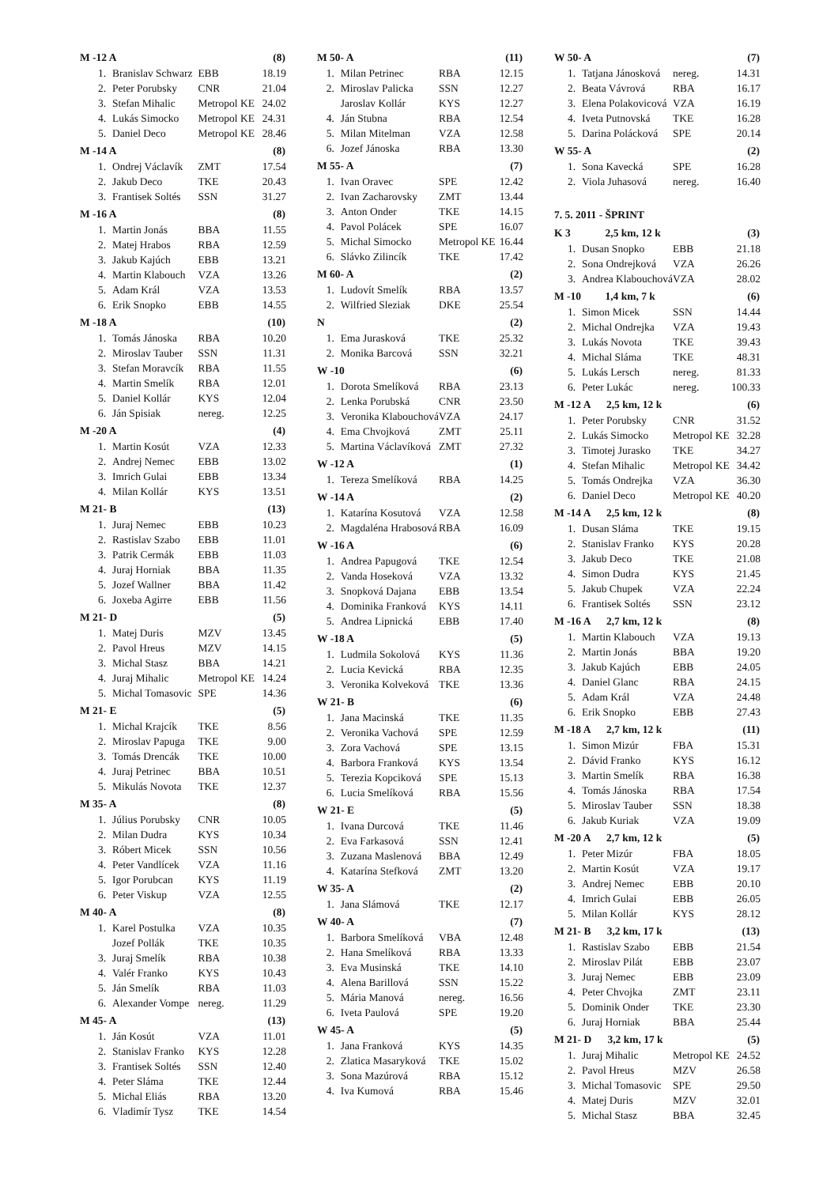| M -12 A | | | (8) |
| --- | --- | --- | --- |
| 1. | Branislav Schwarz | EBB | 18.19 |
| 2. | Peter Porubsky | CNR | 21.04 |
| 3. | Stefan Mihalic | Metropol KE | 24.02 |
| 4. | Lukás Simocko | Metropol KE | 24.31 |
| 5. | Daniel Deco | Metropol KE | 28.46 |
| M -14 A | | | (8) |
| 1. | Ondrej Václavík | ZMT | 17.54 |
| 2. | Jakub Deco | TKE | 20.43 |
| 3. | Frantisek Soltés | SSN | 31.27 |
| M -16 A | | | (8) |
| 1. | Martin Jonás | BBA | 11.55 |
| 2. | Matej Hrabos | RBA | 12.59 |
| 3. | Jakub Kajúch | EBB | 13.21 |
| 4. | Martin Klabouch | VZA | 13.26 |
| 5. | Adam Král | VZA | 13.53 |
| 6. | Erik Snopko | EBB | 14.55 |
| M -18 A | | | (10) |
| 1. | Tomás Jánoska | RBA | 10.20 |
| 2. | Miroslav Tauber | SSN | 11.31 |
| 3. | Stefan Moravcík | RBA | 11.55 |
| 4. | Martin Smelík | RBA | 12.01 |
| 5. | Daniel Kollár | KYS | 12.04 |
| 6. | Ján Spisiak | nereg. | 12.25 |
| M -20 A | | | (4) |
| 1. | Martin Kosút | VZA | 12.33 |
| 2. | Andrej Nemec | EBB | 13.02 |
| 3. | Imrich Gulai | EBB | 13.34 |
| 4. | Milan Kollár | KYS | 13.51 |
| M 21- B | | | (13) |
| 1. | Juraj Nemec | EBB | 10.23 |
| 2. | Rastislav Szabo | EBB | 11.01 |
| 3. | Patrik Cermák | EBB | 11.03 |
| 4. | Juraj Horniak | BBA | 11.35 |
| 5. | Jozef Wallner | BBA | 11.42 |
| 6. | Joxeba Agirre | EBB | 11.56 |
| M 21- D | | | (5) |
| 1. | Matej Duris | MZV | 13.45 |
| 2. | Pavol Hreus | MZV | 14.15 |
| 3. | Michal Stasz | BBA | 14.21 |
| 4. | Juraj Mihalic | Metropol KE | 14.24 |
| 5. | Michal Tomasovic | SPE | 14.36 |
| M 21- E | | | (5) |
| 1. | Michal Krajcík | TKE | 8.56 |
| 2. | Miroslav Papuga | TKE | 9.00 |
| 3. | Tomás Drencák | TKE | 10.00 |
| 4. | Juraj Petrinec | BBA | 10.51 |
| 5. | Mikulás Novota | TKE | 12.37 |
| M 35- A | | | (8) |
| 1. | Július Porubsky | CNR | 10.05 |
| 2. | Milan Dudra | KYS | 10.34 |
| 3. | Róbert Micek | SSN | 10.56 |
| 4. | Peter Vandlícek | VZA | 11.16 |
| 5. | Igor Porubcan | KYS | 11.19 |
| 6. | Peter Viskup | VZA | 12.55 |
| M 40- A | | | (8) |
| 1. | Karel Postulka | VZA | 10.35 |
| | Jozef Pollák | TKE | 10.35 |
| 3. | Juraj Smelík | RBA | 10.38 |
| 4. | Valér Franko | KYS | 10.43 |
| 5. | Ján Smelík | RBA | 11.03 |
| 6. | Alexander Vompe | nereg. | 11.29 |
| M 45- A | | | (13) |
| 1. | Ján Kosút | VZA | 11.01 |
| 2. | Stanislav Franko | KYS | 12.28 |
| 3. | Frantisek Soltés | SSN | 12.40 |
| 4. | Peter Sláma | TKE | 12.44 |
| 5. | Michal Eliás | RBA | 13.20 |
| 6. | Vladimír Tysz | TKE | 14.54 |
| M 50- A | | | (11) |
| --- | --- | --- | --- |
| 1. | Milan Petrinec | RBA | 12.15 |
| 2. | Miroslav Palicka | SSN | 12.27 |
| | Jaroslav Kollár | KYS | 12.27 |
| 4. | Ján Stubna | RBA | 12.54 |
| 5. | Milan Mitelman | VZA | 12.58 |
| 6. | Jozef Jánoska | RBA | 13.30 |
| M 55- A | | | (7) |
| 1. | Ivan Oravec | SPE | 12.42 |
| 2. | Ivan Zacharovsky | ZMT | 13.44 |
| 3. | Anton Onder | TKE | 14.15 |
| 4. | Pavol Polácek | SPE | 16.07 |
| 5. | Michal Simocko | Metropol KE | 16.44 |
| 6. | Slávko Zilincík | TKE | 17.42 |
| M 60- A | | | (2) |
| 1. | Ludovít Smelík | RBA | 13.57 |
| 2. | Wilfried Sleziak | DKE | 25.54 |
| N | | | (2) |
| 1. | Ema Jurasková | TKE | 25.32 |
| 2. | Monika Barcová | SSN | 32.21 |
| W -10 | | | (6) |
| 1. | Dorota Smelíková | RBA | 23.13 |
| 2. | Lenka Porubská | CNR | 23.50 |
| 3. | Veronika Klabouchová | VZA | 24.17 |
| 4. | Ema Chvojková | ZMT | 25.11 |
| 5. | Martina Václavíková | ZMT | 27.32 |
| W -12 A | | | (1) |
| 1. | Tereza Smelíková | RBA | 14.25 |
| W -14 A | | | (2) |
| 1. | Katarína Kosutová | VZA | 12.58 |
| 2. | Magdaléna Hrabosová | RBA | 16.09 |
| W -16 A | | | (6) |
| 1. | Andrea Papugová | TKE | 12.54 |
| 2. | Vanda Hoseková | VZA | 13.32 |
| 3. | Snopková Dajana | EBB | 13.54 |
| 4. | Dominika Franková | KYS | 14.11 |
| 5. | Andrea Lipnická | EBB | 17.40 |
| W -18 A | | | (5) |
| 1. | Ludmila Sokolová | KYS | 11.36 |
| 2. | Lucia Kevická | RBA | 12.35 |
| 3. | Veronika Kolveková | TKE | 13.36 |
| W 21- B | | | (6) |
| 1. | Jana Macinská | TKE | 11.35 |
| 2. | Veronika Vachová | SPE | 12.59 |
| 3. | Zora Vachová | SPE | 13.15 |
| 4. | Barbora Franková | KYS | 13.54 |
| 5. | Terezia Kopciková | SPE | 15.13 |
| 6. | Lucia Smelíková | RBA | 15.56 |
| W 21- E | | | (5) |
| 1. | Ivana Durcová | TKE | 11.46 |
| 2. | Eva Farkasová | SSN | 12.41 |
| 3. | Zuzana Maslenová | BBA | 12.49 |
| 4. | Katarína Stefková | ZMT | 13.20 |
| W 35- A | | | (2) |
| 1. | Jana Slámová | TKE | 12.17 |
| W 40- A | | | (7) |
| 1. | Barbora Smelíková | VBA | 12.48 |
| 2. | Hana Smelíková | RBA | 13.33 |
| 3. | Eva Musinská | TKE | 14.10 |
| 4. | Alena Barillová | SSN | 15.22 |
| 5. | Mária Manová | nereg. | 16.56 |
| 6. | Iveta Paulová | SPE | 19.20 |
| W 45- A | | | (5) |
| 1. | Jana Franková | KYS | 14.35 |
| 2. | Zlatica Masaryková | TKE | 15.02 |
| 3. | Sona Mazúrová | RBA | 15.12 |
| 4. | Iva Kumová | RBA | 15.46 |
| W 50- A | | | (7) |
| --- | --- | --- | --- |
| 1. | Tatjana Jánosková | nereg. | 14.31 |
| 2. | Beata Vávrová | RBA | 16.17 |
| 3. | Elena Polakovicová | VZA | 16.19 |
| 4. | Iveta Putnovská | TKE | 16.28 |
| 5. | Darina Polácková | SPE | 20.14 |
| W 55- A | | | (2) |
| 1. | Sona Kavecká | SPE | 16.28 |
| 2. | Viola Juhasová | nereg. | 16.40 |
| 7. 5. 2011 - ŠPRINT | | | |
| K 3 2,5 km, 12 k | | | (3) |
| 1. | Dusan Snopko | EBB | 21.18 |
| 2. | Sona Ondrejková | VZA | 26.26 |
| 3. | Andrea Klabouchová | VZA | 28.02 |
| M -10 1,4 km, 7 k | | | (6) |
| 1. | Simon Micek | SSN | 14.44 |
| 2. | Michal Ondrejka | VZA | 19.43 |
| 3. | Lukás Novota | TKE | 39.43 |
| 4. | Michal Sláma | TKE | 48.31 |
| 5. | Lukás Lersch | nereg. | 81.33 |
| 6. | Peter Lukác | nereg. | 100.33 |
| M -12 A 2,5 km, 12 k | | | (6) |
| 1. | Peter Porubsky | CNR | 31.52 |
| 2. | Lukás Simocko | Metropol KE | 32.28 |
| 3. | Timotej Jurasko | TKE | 34.27 |
| 4. | Stefan Mihalic | Metropol KE | 34.42 |
| 5. | Tomás Ondrejka | VZA | 36.30 |
| 6. | Daniel Deco | Metropol KE | 40.20 |
| M -14 A 2,5 km, 12 k | | | (8) |
| 1. | Dusan Sláma | TKE | 19.15 |
| 2. | Stanislav Franko | KYS | 20.28 |
| 3. | Jakub Deco | TKE | 21.08 |
| 4. | Simon Dudra | KYS | 21.45 |
| 5. | Jakub Chupek | VZA | 22.24 |
| 6. | Frantisek Soltés | SSN | 23.12 |
| M -16 A 2,7 km, 12 k | | | (8) |
| 1. | Martin Klabouch | VZA | 19.13 |
| 2. | Martin Jonás | BBA | 19.20 |
| 3. | Jakub Kajúch | EBB | 24.05 |
| 4. | Daniel Glanc | RBA | 24.15 |
| 5. | Adam Král | VZA | 24.48 |
| 6. | Erik Snopko | EBB | 27.43 |
| M -18 A 2,7 km, 12 k | | | (11) |
| 1. | Simon Mizúr | FBA | 15.31 |
| 2. | Dávid Franko | KYS | 16.12 |
| 3. | Martin Smelík | RBA | 16.38 |
| 4. | Tomás Jánoska | RBA | 17.54 |
| 5. | Miroslav Tauber | SSN | 18.38 |
| 6. | Jakub Kuriak | VZA | 19.09 |
| M -20 A 2,7 km, 12 k | | | (5) |
| 1. | Peter Mizúr | FBA | 18.05 |
| 2. | Martin Kosút | VZA | 19.17 |
| 3. | Andrej Nemec | EBB | 20.10 |
| 4. | Imrich Gulai | EBB | 26.05 |
| 5. | Milan Kollár | KYS | 28.12 |
| M 21- B 3,2 km, 17 k | | | (13) |
| 1. | Rastislav Szabo | EBB | 21.54 |
| 2. | Miroslav Pilát | EBB | 23.07 |
| 3. | Juraj Nemec | EBB | 23.09 |
| 4. | Peter Chvojka | ZMT | 23.11 |
| 5. | Dominik Onder | TKE | 23.30 |
| 6. | Juraj Horniak | BBA | 25.44 |
| M 21- D 3,2 km, 17 k | | | (5) |
| 1. | Juraj Mihalic | Metropol KE | 24.52 |
| 2. | Pavol Hreus | MZV | 26.58 |
| 3. | Michal Tomasovic | SPE | 29.50 |
| 4. | Matej Duris | MZV | 32.01 |
| 5. | Michal Stasz | BBA | 32.45 |